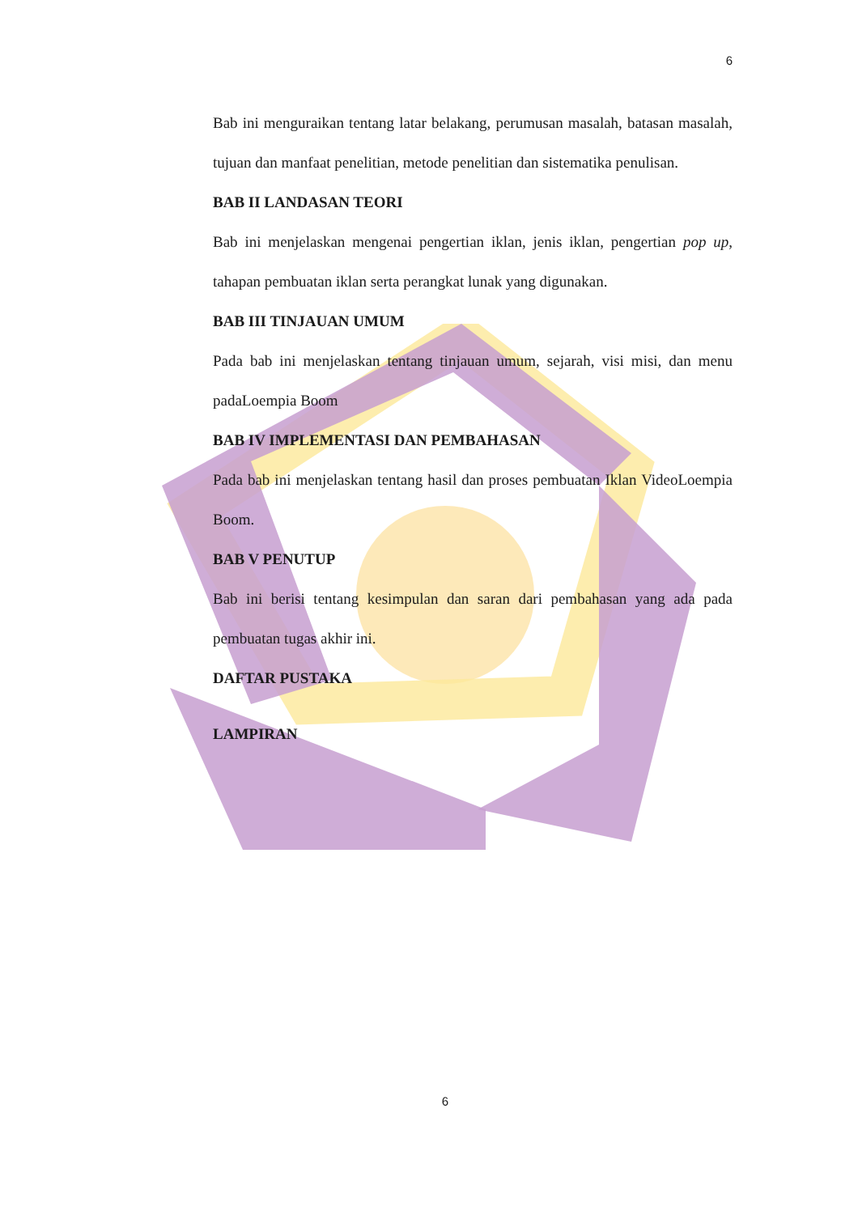6
Bab ini menguraikan tentang latar belakang, perumusan masalah, batasan masalah, tujuan dan manfaat penelitian, metode penelitian dan sistematika penulisan.
BAB II LANDASAN TEORI
Bab ini menjelaskan mengenai pengertian iklan, jenis iklan, pengertian pop up, tahapan pembuatan iklan serta perangkat lunak yang digunakan.
BAB III TINJAUAN UMUM
Pada bab ini menjelaskan tentang tinjauan umum, sejarah, visi misi, dan menu padaLoempia Boom
BAB IV IMPLEMENTASI DAN PEMBAHASAN
Pada bab ini menjelaskan tentang hasil dan proses pembuatan Iklan VideoLoempia Boom.
BAB V PENUTUP
Bab ini berisi tentang kesimpulan dan saran dari pembahasan yang ada pada pembuatan tugas akhir ini.
DAFTAR PUSTAKA
LAMPIRAN
6